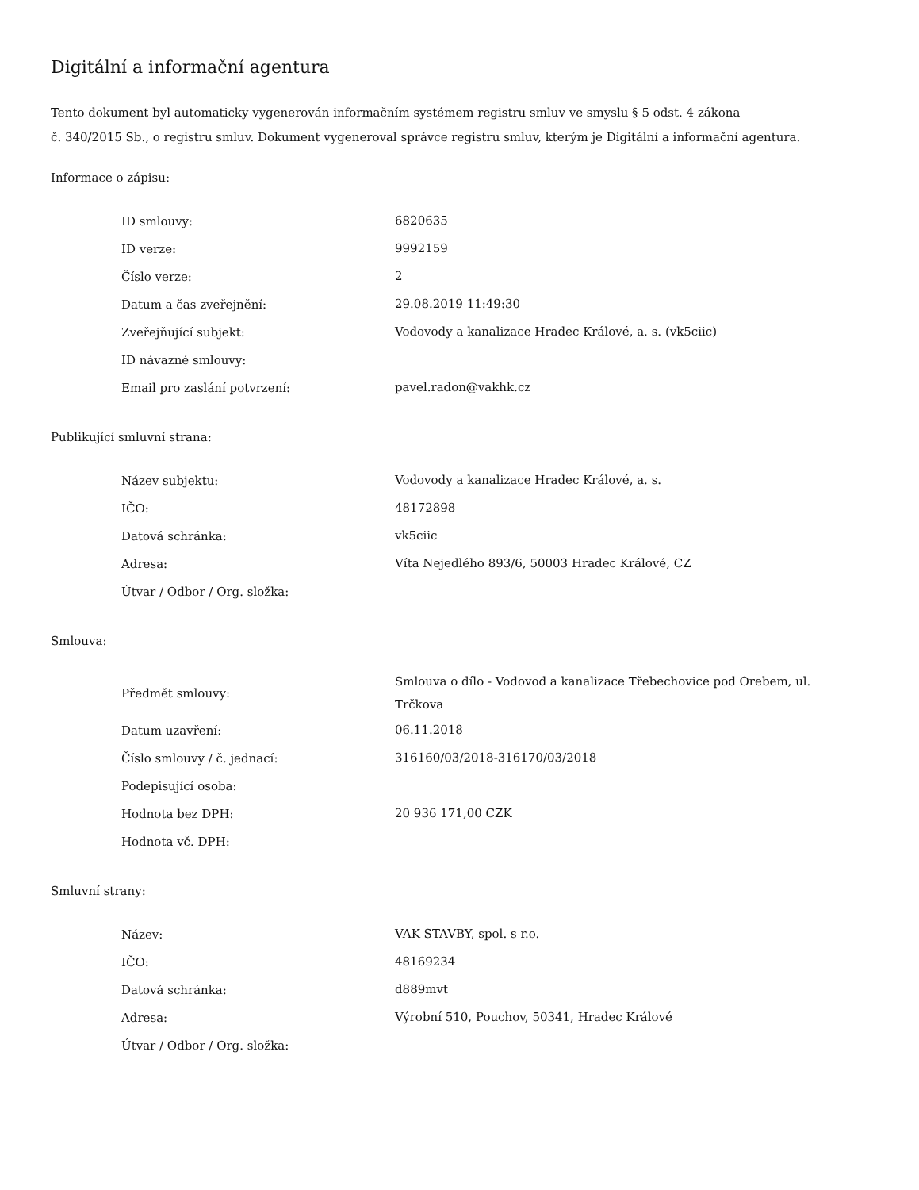Digitální a informační agentura
Tento dokument byl automaticky vygenerován informačním systémem registru smluv ve smyslu § 5 odst. 4 zákona
č. 340/2015 Sb., o registru smluv. Dokument vygeneroval správce registru smluv, kterým je Digitální a informační agentura.
Informace o zápisu:
| ID smlouvy: | 6820635 |
| ID verze: | 9992159 |
| Číslo verze: | 2 |
| Datum a čas zveřejnění: | 29.08.2019 11:49:30 |
| Zveřejňující subjekt: | Vodovody a kanalizace Hradec Králové, a. s. (vk5ciic) |
| ID návazné smlouvy: | |
| Email pro zaslání potvrzení: | pavel.radon@vakhk.cz |
Publikující smluvní strana:
| Název subjektu: | Vodovody a kanalizace Hradec Králové, a. s. |
| IČO: | 48172898 |
| Datová schránka: | vk5ciic |
| Adresa: | Víta Nejedlého 893/6, 50003 Hradec Králové, CZ |
| Útvar / Odbor / Org. složka: | |
Smlouva:
| Předmět smlouvy: | Smlouva o dílo - Vodovod a kanalizace Třebechovice pod Orebem, ul. Trčkova |
| Datum uzavření: | 06.11.2018 |
| Číslo smlouvy / č. jednací: | 316160/03/2018-316170/03/2018 |
| Podepisující osoba: | |
| Hodnota bez DPH: | 20 936 171,00 CZK |
| Hodnota vč. DPH: | |
Smluvní strany:
| Název: | VAK STAVBY, spol. s r.o. |
| IČO: | 48169234 |
| Datová schránka: | d889mvt |
| Adresa: | Výrobní 510, Pouchov, 50341, Hradec Králové |
| Útvar / Odbor / Org. složka: | |